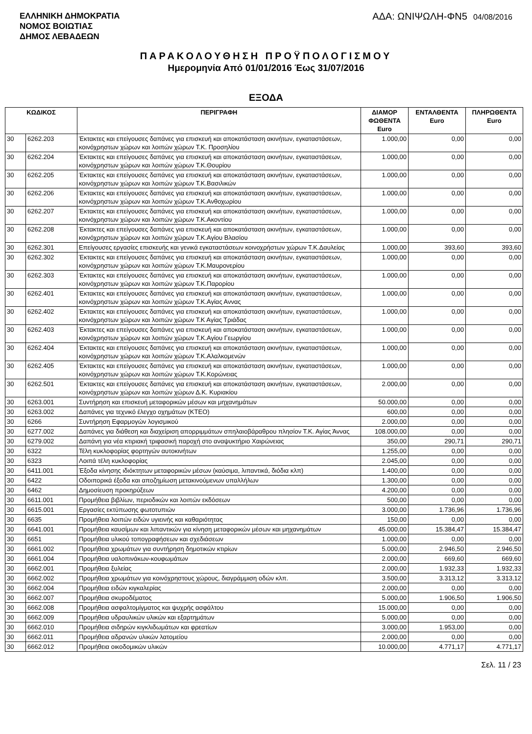ΕΛΛΗΝΙΚΗ ΔΗΜΟΚΡΑΤΙΑ
ΝΟΜΟΣ ΒΟΙΩΤΙΑΣ
ΔΗΜΟΣ ΛΕΒΑΔΕΩΝ
ΑΔΑ: ΩΝΙΨΩΛΗ-ΦΝ5 04/08/2016
ΠΑΡΑΚΟΛΟΥΘΗΣΗ ΠΡΟΫΠΟΛΟΓΙΣΜΟΥ
Ημερομηνία Από 01/01/2016 Έως 31/07/2016
ΕΞΟΔΑ
| ΚΩΔΙΚΟΣ | | ΠΕΡΙΓΡΑΦΗ | ΔΙΑΜΟΡ ΦΩΘΕΝΤΑ Euro | ΕΝΤΑΛΘΕΝΤΑ Euro | ΠΛΗΡΩΘΕΝΤΑ Euro |
| --- | --- | --- | --- | --- | --- |
| 30 | 6262.203 | Έκτακτες και επείγουσες δαπάνες για επισκευή και αποκατάσταση ακινήτων, εγκαταστάσεων, κοινόχρηστων χώρων και λοιπών χώρων Τ.Κ. Προσηλίου | 1.000,00 | 0,00 | 0,00 |
| 30 | 6262.204 | Έκτακτες και επείγουσες δαπάνες για επισκευή και αποκατάσταση ακινήτων, εγκαταστάσεων, κοινόχρηστων χώρων και λοιπών χώρων Τ.Κ.Θουρίου | 1.000,00 | 0,00 | 0,00 |
| 30 | 6262.205 | Έκτακτες και επείγουσες δαπάνες για επισκευή και αποκατάσταση ακινήτων, εγκαταστάσεων, κοινόχρηστων χώρων και λοιπών χώρων Τ.Κ.Βασιλικών | 1.000,00 | 0,00 | 0,00 |
| 30 | 6262.206 | Έκτακτες και επείγουσες δαπάνες για επισκευή και αποκατάσταση ακινήτων, εγκαταστάσεων, κοινόχρηστων χώρων και λοιπών χώρων Τ.Κ.Ανθοχωρίου | 1.000,00 | 0,00 | 0,00 |
| 30 | 6262.207 | Έκτακτες και επείγουσες δαπάνες για επισκευή και αποκατάσταση ακινήτων, εγκαταστάσεων, κοινόχρηστων χώρων και λοιπών χώρων Τ.Κ.Ακοντίου | 1.000,00 | 0,00 | 0,00 |
| 30 | 6262.208 | Έκτακτες και επείγουσες δαπάνες για επισκευή και αποκατάσταση ακινήτων, εγκαταστάσεων, κοινόχρηστων χώρων και λοιπών χώρων Τ.Κ.Αγίου Βλασίου | 1.000,00 | 0,00 | 0,00 |
| 30 | 6262.301 | Επείγουσες εργασίες επισκευής και γενικά εγκαταστάσεων κοινοχρήστων χώρων Τ.Κ.Δαυλείας | 1.000,00 | 393,60 | 393,60 |
| 30 | 6262.302 | Έκτακτες και επείγουσες δαπάνες για επισκευή και αποκατάσταση ακινήτων, εγκαταστάσεων, κοινόχρηστων χώρων και λοιπών χώρων Τ.Κ.Μαυρονερίου | 1.000,00 | 0,00 | 0,00 |
| 30 | 6262.303 | Έκτακτες και επείγουσες δαπάνες για επισκευή και αποκατάσταση ακινήτων, εγκαταστάσεων, κοινόχρηστων χώρων και λοιπών χώρων Τ.Κ.Παρορίου | 1.000,00 | 0,00 | 0,00 |
| 30 | 6262.401 | Έκτακτες και επείγουσες δαπάνες για επισκευή και αποκατάσταση ακινήτων, εγκαταστάσεων, κοινόχρηστων χώρων και λοιπών χώρων Τ.Κ.Αγίας Αννας | 1.000,00 | 0,00 | 0,00 |
| 30 | 6262.402 | Έκτακτες και επείγουσες δαπάνες για επισκευή και αποκατάσταση ακινήτων, εγκαταστάσεων, κοινόχρηστων χώρων και λοιπών χώρων Τ.Κ Αγίας Τριάδας | 1.000,00 | 0,00 | 0,00 |
| 30 | 6262.403 | Έκτακτες και επείγουσες δαπάνες για επισκευή και αποκατάσταση ακινήτων, εγκαταστάσεων, κοινόχρηστων χώρων και λοιπών χώρων Τ.Κ.Αγίου Γεωργίου | 1.000,00 | 0,00 | 0,00 |
| 30 | 6262.404 | Έκτακτες και επείγουσες δαπάνες για επισκευή και αποκατάσταση ακινήτων, εγκαταστάσεων, κοινόχρηστων χώρων και λοιπών χώρων Τ.Κ.Αλαλκομενών | 1.000,00 | 0,00 | 0,00 |
| 30 | 6262.405 | Έκτακτες και επείγουσες δαπάνες για επισκευή και αποκατάσταση ακινήτων, εγκαταστάσεων, κοινόχρηστων χώρων και λοιπών χώρων Τ.Κ.Κορώνειας | 1.000,00 | 0,00 | 0,00 |
| 30 | 6262.501 | Έκτακτες και επείγουσες δαπάνες για επισκευή και αποκατάσταση ακινήτων, εγκαταστάσεων, κοινόχρηστων χώρων και λοιπών χώρων Δ.Κ. Κυριακίου | 2.000,00 | 0,00 | 0,00 |
| 30 | 6263.001 | Συντήρηση και επισκευή μεταφορικών μέσων και μηχανημάτων | 50.000,00 | 0,00 | 0,00 |
| 30 | 6263.002 | Δαπάνες για τεχνικό έλεγχο οχημάτων (ΚΤΕΟ) | 600,00 | 0,00 | 0,00 |
| 30 | 6266 | Συντήρηση Εφαρμογών λογισμικού | 2.000,00 | 0,00 | 0,00 |
| 30 | 6277.002 | Δαπάνες για διάθεση και διαχείριση απορριμμάτων σπηλαιοβάραθρου πλησίον Τ.Κ. Αγίας Άννας | 108.000,00 | 0,00 | 0,00 |
| 30 | 6279.002 | Δαπάνη για νέα κτιριακή τριφασική παροχή στο αναψυκτήριο Χαιρώνειας | 350,00 | 290,71 | 290,71 |
| 30 | 6322 | Τέλη κυκλοφορίας φορτηγών αυτοκινήτων | 1.255,00 | 0,00 | 0,00 |
| 30 | 6323 | Λοιπά τέλη κυκλοφορίας | 2.045,00 | 0,00 | 0,00 |
| 30 | 6411.001 | Έξοδα κίνησης ιδιόκτητων μεταφορικών μέσων (καύσιμα, λιπαντικά, διόδια κλπ) | 1.400,00 | 0,00 | 0,00 |
| 30 | 6422 | Οδοιπορικά έξοδα και αποζημίωση μετακινούμενων υπαλλήλων | 1.300,00 | 0,00 | 0,00 |
| 30 | 6462 | Δημοσίευση προκηρύξεων | 4.200,00 | 0,00 | 0,00 |
| 30 | 6611.001 | Προμήθεια βιβλίων, περιοδικών και λοιπών εκδόσεων | 500,00 | 0,00 | 0,00 |
| 30 | 6615.001 | Εργασίες εκτύπωσης φωτοτυπιών | 3.000,00 | 1.736,96 | 1.736,96 |
| 30 | 6635 | Προμήθεια λοιπών ειδών υγιεινής και καθαριότητας | 150,00 | 0,00 | 0,00 |
| 30 | 6641.001 | Προμήθεια καυσίμων και λιπαντικών για κίνηση μεταφορικών μέσων και μηχανημάτων | 45.000,00 | 15.384,47 | 15.384,47 |
| 30 | 6651 | Προμήθεια υλικού τοπογραφήσεων και σχεδιάσεων | 1.000,00 | 0,00 | 0,00 |
| 30 | 6661.002 | Προμήθεια χρωμάτων για συντήρηση δημοτικών κτιρίων | 5.000,00 | 2.946,50 | 2.946,50 |
| 30 | 6661.004 | Προμήθεια υαλοπινάκων-κουφωμάτων | 2.000,00 | 669,60 | 669,60 |
| 30 | 6662.001 | Προμήθεια ξυλείας | 2.000,00 | 1.932,33 | 1.932,33 |
| 30 | 6662.002 | Προμήθεια χρωμάτων για κοινόχρηστους χώρους, διαγράμμιση οδών κλπ. | 3.500,00 | 3.313,12 | 3.313,12 |
| 30 | 6662.004 | Προμήθεια ειδών κιγκαλερίας | 2.000,00 | 0,00 | 0,00 |
| 30 | 6662.007 | Προμήθεια σκυροδέματος | 5.000,00 | 1.906,50 | 1.906,50 |
| 30 | 6662.008 | Προμήθεια ασφαλτομίγματος και ψυχρής ασφάλτου | 15.000,00 | 0,00 | 0,00 |
| 30 | 6662.009 | Προμήθεια υδραυλικών υλικών και εξαρτημάτων | 5.000,00 | 0,00 | 0,00 |
| 30 | 6662.010 | Προμήθεια σιδηρών κιγκλιδωμάτων και φρεατίων | 3.000,00 | 1.953,00 | 0,00 |
| 30 | 6662.011 | Προμήθεια αδρανών υλικών λατομείου | 2.000,00 | 0,00 | 0,00 |
| 30 | 6662.012 | Προμήθεια οικοδομικών υλικών | 10.000,00 | 4.771,17 | 4.771,17 |
Σελ. 11 / 23